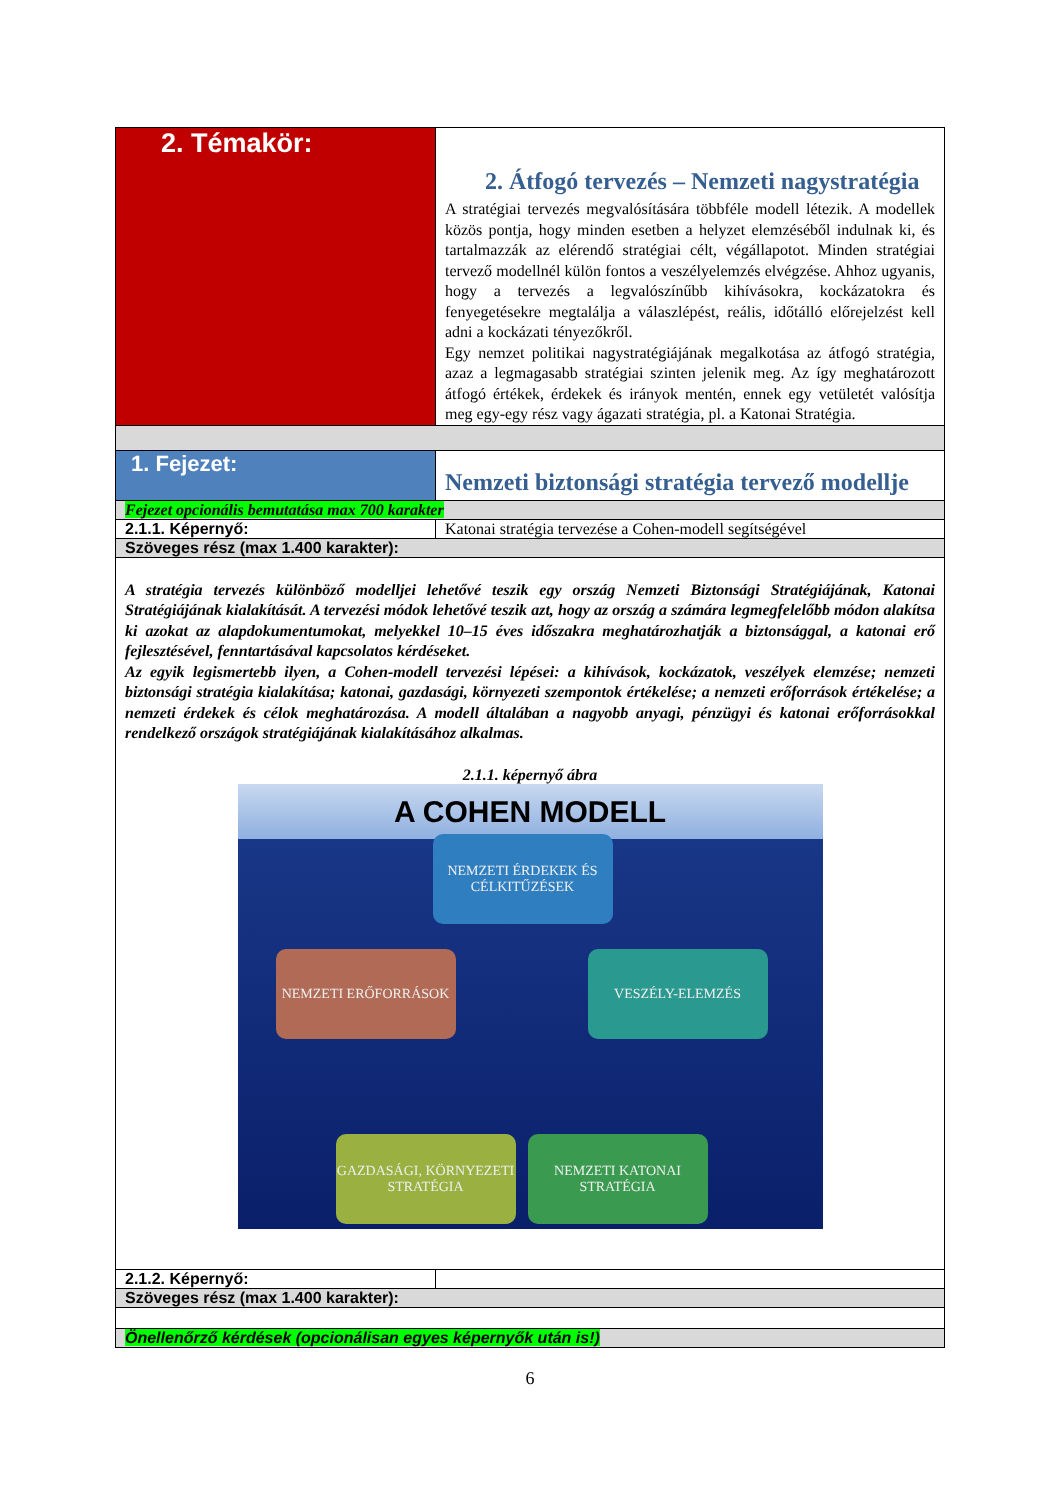| 2. Témakör: | 2. Átfogó tervezés – Nemzeti nagystratégia A stratégiai tervezés megvalósítására többféle modell létezik. A modellek közös pontja, hogy minden esetben a helyzet elemzéséből indulnak ki, és tartalmazzák az elérendő stratégiai célt, végállapotot. Minden stratégiai tervező modellnél külön fontos a veszélyelemzés elvégzése. Ahhoz ugyanis, hogy a tervezés a legvalószínűbb kihívásokra, kockázatokra és fenyegetésekre megtalálja a válaszlépést, reális, időtálló előrejelzést kell adni a kockázati tényezőkről. Egy nemzet politikai nagystratégiájának megalkotása az átfogó stratégia, azaz a legmagasabb stratégiai szinten jelenik meg. Az így meghatározott átfogó értékek, érdekek és irányok mentén, ennek egy vetületét valósítja meg egy-egy rész vagy ágazati stratégia, pl. a Katonai Stratégia. |
| 1. Fejezet: | Nemzeti biztonsági stratégia tervező modellje |
| Fejezet opcionális bemutatása max 700 karakter | |
| 2.1.1. Képernyő: | Katonai stratégia tervezése a Cohen-modell segítségével |
| Szöveges rész (max 1.400 karakter): | |
| A stratégia tervezés különböző modelljei lehetővé teszik egy ország Nemzeti Biztonsági Stratégiájának, Katonai Stratégiájának kialakítását. A tervezési módok lehetővé teszik azt, hogy az ország a számára legmegfelelőbb módon alakítsa ki azokat az alapdokumentumokat, melyekkel 10–15 éves időszakra meghatározhatják a biztonsággal, a katonai erő fejlesztésével, fenntartásával kapcsolatos kérdéseket. Az egyik legismertebb ilyen, a Cohen-modell tervezési lépései: a kihívások, kockázatok, veszélyek elemzése; nemzeti biztonsági stratégia kialakítása; katonai, gazdasági, környezeti szempontok értékelése; a nemzeti erőforrások értékelése; a nemzeti érdekek és célok meghatározása. A modell általában a nagyobb anyagi, pénzügyi és katonai erőforrásokkal rendelkező országok stratégiájának kialakításához alkalmas. 2.1.1. képernyő ábra A COHEN MODELL NEMZETI ÉRDEKEK ÉS CÉLKITŰZÉSEK NEMZETI ERŐFORRÁSOK VESZÉLY-ELEMZÉS GAZDASÁGI, KÖRNYEZETI STRATÉGIA NEMZETI KATONAI STRATÉGIA | |
| 2.1.2. Képernyő: | |
| Szöveges rész (max 1.400 karakter): | |
| Önellenőrző kérdések (opcionálisan egyes képernyők után is!) | |
6